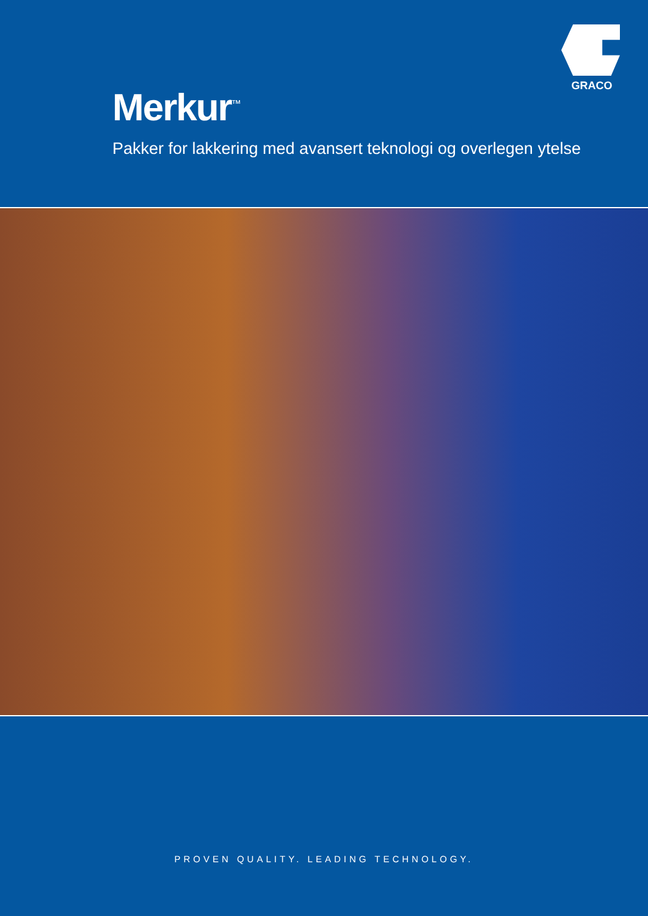GRACO
Merkur<sup>™</sup>
Pakker for lakkering med avansert teknologi og overlegen ytelse
PROVEN QUALITY. LEADING TECHNOLOGY.